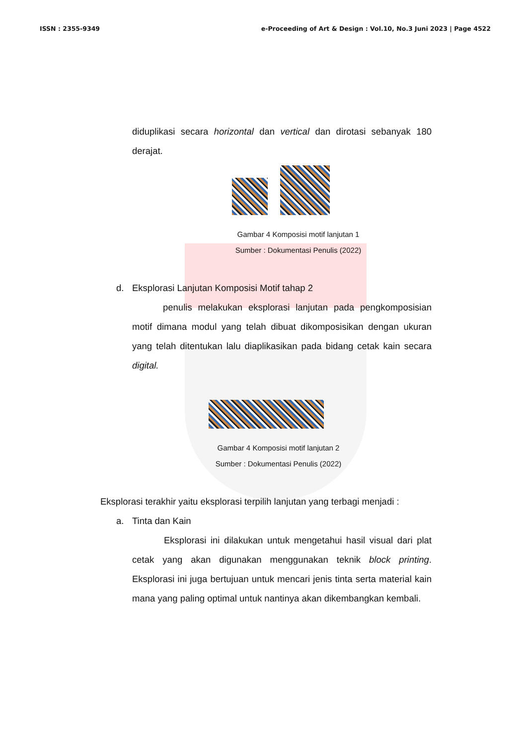ISSN : 2355-9349 e-Proceeding of Art & Design : Vol.10, No.3 Juni 2023 | Page 4522
diduplikasi secara horizontal dan vertical dan dirotasi sebanyak 180 derajat.
Gambar 4 Komposisi motif lanjutan 1
Sumber : Dokumentasi Penulis (2022)
d. Eksplorasi Lanjutan Komposisi Motif tahap 2
penulis melakukan eksplorasi lanjutan pada pengkomposisian motif dimana modul yang telah dibuat dikomposisikan dengan ukuran yang telah ditentukan lalu diaplikasikan pada bidang cetak kain secara digital.
Gambar 4 Komposisi motif lanjutan 2
Sumber : Dokumentasi Penulis (2022)
Eksplorasi terakhir yaitu eksplorasi terpilih lanjutan yang terbagi menjadi :
a. Tinta dan Kain
Eksplorasi ini dilakukan untuk mengetahui hasil visual dari plat cetak yang akan digunakan menggunakan teknik block printing. Eksplorasi ini juga bertujuan untuk mencari jenis tinta serta material kain mana yang paling optimal untuk nantinya akan dikembangkan kembali.